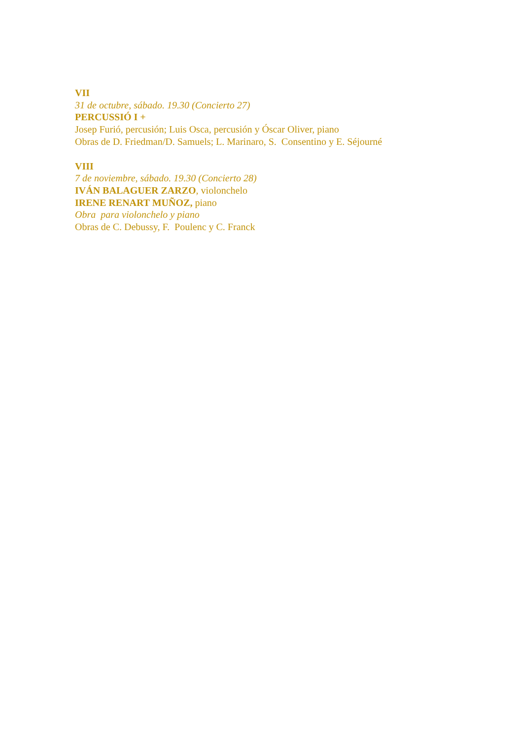VII
31 de octubre, sábado. 19.30 (Concierto 27)
PERCUSSIÓ I +
Josep Furió, percusión; Luis Osca, percusión y Óscar Oliver, piano
Obras de D. Friedman/D. Samuels; L. Marinaro, S. Consentino y E. Séjourné
VIII
7 de noviembre, sábado. 19.30 (Concierto 28)
IVÁN BALAGUER ZARZO, violonchelo
IRENE RENART MUÑOZ, piano
Obra para violonchelo y piano
Obras de C. Debussy, F. Poulenc y C. Franck